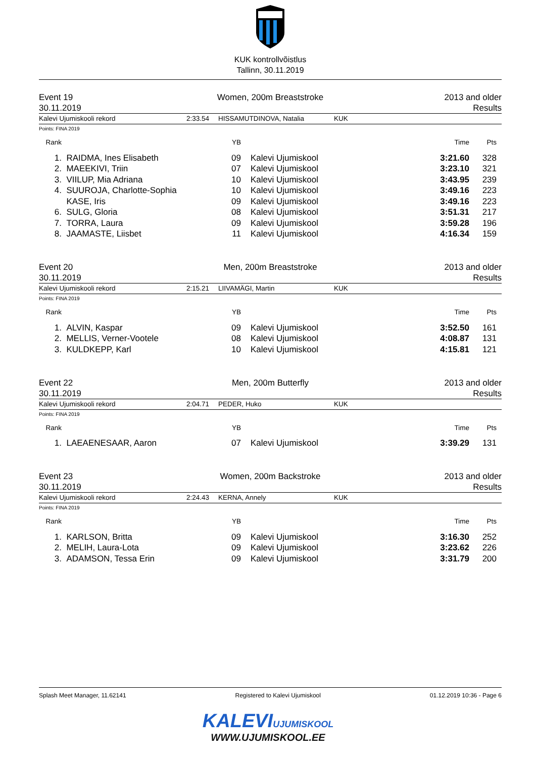KUK kontrollvõistlus
Tallinn, 30.11.2019
Event 19
30.11.2019
Women, 200m Breaststroke 2013 and older
Results
Kalevi Ujumiskooli rekord 2:33.54 HISSAMUTDINOVA, Natalia KUK
Points: FINA 2019
| Rank | | YB | | Time | Pts |
| --- | --- | --- | --- | --- | --- |
| 1. | RAIDMA, Ines Elisabeth | 09 | Kalevi Ujumiskool | 3:21.60 | 328 |
| 2. | MAEEKIVI, Triin | 07 | Kalevi Ujumiskool | 3:23.10 | 321 |
| 3. | VIILUP, Mia Adriana | 10 | Kalevi Ujumiskool | 3:43.95 | 239 |
| 4. | SUUROJA, Charlotte-Sophia | 10 | Kalevi Ujumiskool | 3:49.16 | 223 |
| | KASE, Iris | 09 | Kalevi Ujumiskool | 3:49.16 | 223 |
| 6. | SULG, Gloria | 08 | Kalevi Ujumiskool | 3:51.31 | 217 |
| 7. | TORRA, Laura | 09 | Kalevi Ujumiskool | 3:59.28 | 196 |
| 8. | JAAMASTE, Liisbet | 11 | Kalevi Ujumiskool | 4:16.34 | 159 |
Event 20
30.11.2019
Men, 200m Breaststroke 2013 and older
Results
Kalevi Ujumiskooli rekord 2:15.21 LIIVAMÄGI, Martin KUK
Points: FINA 2019
| Rank | | YB | | Time | Pts |
| --- | --- | --- | --- | --- | --- |
| 1. | ALVIN, Kaspar | 09 | Kalevi Ujumiskool | 3:52.50 | 161 |
| 2. | MELLIS, Verner-Vootele | 08 | Kalevi Ujumiskool | 4:08.87 | 131 |
| 3. | KULDKEPP, Karl | 10 | Kalevi Ujumiskool | 4:15.81 | 121 |
Event 22
30.11.2019
Men, 200m Butterfly 2013 and older
Results
Kalevi Ujumiskooli rekord 2:04.71 PEDER, Huko KUK
Points: FINA 2019
| Rank | | YB | | Time | Pts |
| --- | --- | --- | --- | --- | --- |
| 1. | LAEAENESAAR, Aaron | 07 | Kalevi Ujumiskool | 3:39.29 | 131 |
Event 23
30.11.2019
Women, 200m Backstroke 2013 and older
Results
Kalevi Ujumiskooli rekord 2:24.43 KERNA, Annely KUK
Points: FINA 2019
| Rank | | YB | | Time | Pts |
| --- | --- | --- | --- | --- | --- |
| 1. | KARLSON, Britta | 09 | Kalevi Ujumiskool | 3:16.30 | 252 |
| 2. | MELIH, Laura-Lota | 09 | Kalevi Ujumiskool | 3:23.62 | 226 |
| 3. | ADAMSON, Tessa Erin | 09 | Kalevi Ujumiskool | 3:31.79 | 200 |
Splash Meet Manager, 11.62141 Registered to Kalevi Ujumiskool 01.12.2019 10:36 - Page 6
KALEVI UJUMISKOOL
WWW.UJUMISKOOL.EE